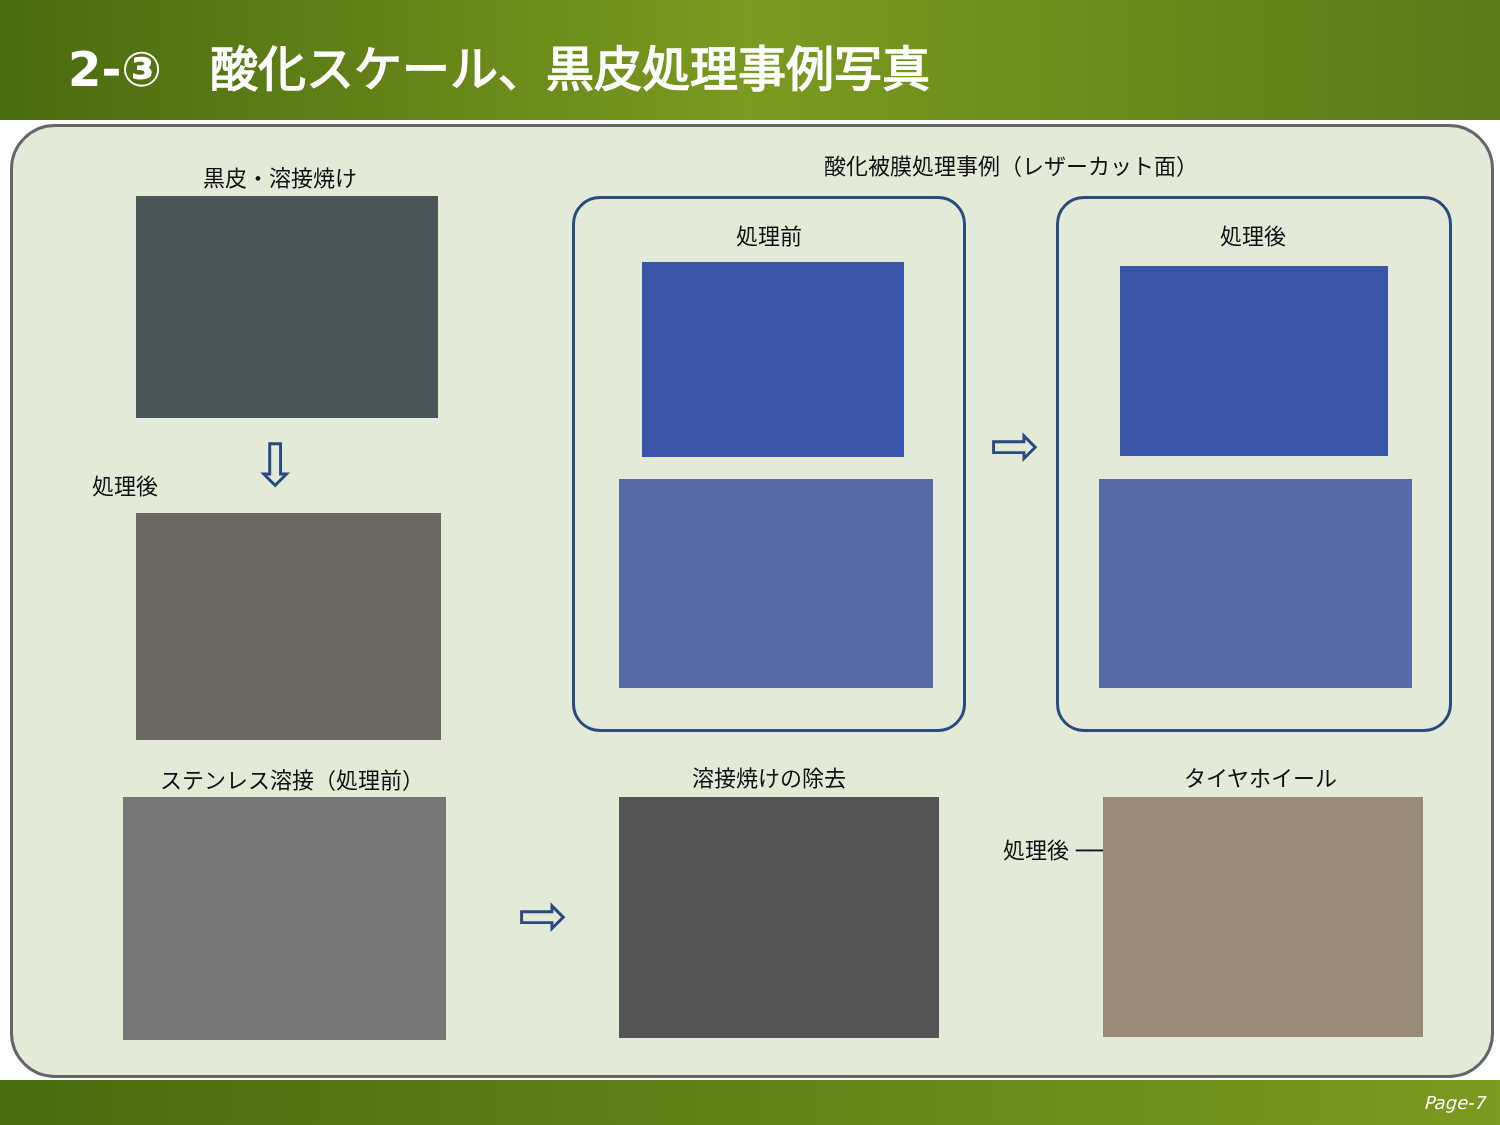2-③　酸化スケール、黒皮処理事例写真
黒皮・溶接焼け
処理後 ⇩
酸化被膜処理事例（レザーカット面）
処理前
⇨
処理後
ステンレス溶接（処理前）
⇨
溶接焼けの除去 タイヤホイール
処理後 ──────→
Page-7